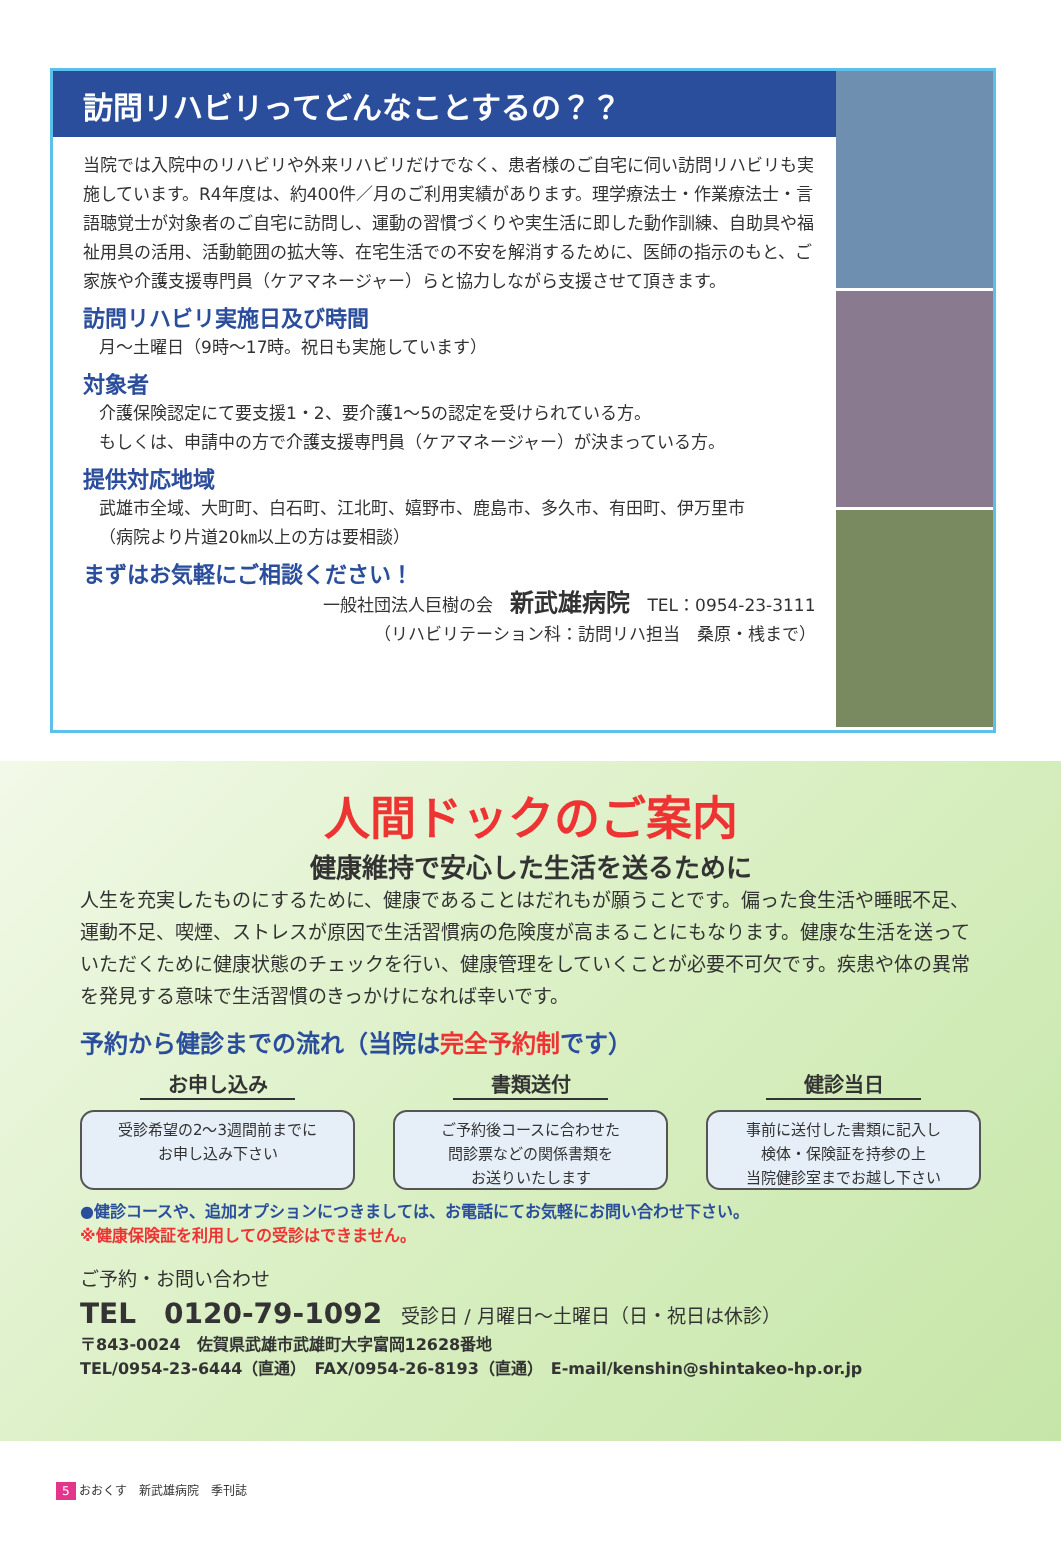訪問リハビリってどんなことするの？？
当院では入院中のリハビリや外来リハビリだけでなく、患者様のご自宅に伺い訪問リハビリも実施しています。R4年度は、約400件／月のご利用実績があります。理学療法士・作業療法士・言語聴覚士が対象者のご自宅に訪問し、運動の習慣づくりや実生活に即した動作訓練、自助具や福祉用具の活用、活動範囲の拡大等、在宅生活での不安を解消するために、医師の指示のもと、ご家族や介護支援専門員（ケアマネージャー）らと協力しながら支援させて頂きます。
訪問リハビリ実施日及び時間
月～土曜日（9時～17時。祝日も実施しています）
対象者
介護保険認定にて要支援1・2、要介護1～5の認定を受けられている方。
もしくは、申請中の方で介護支援専門員（ケアマネージャー）が決まっている方。
提供対応地域
武雄市全域、大町町、白石町、江北町、嬉野市、鹿島市、多久市、有田町、伊万里市
（病院より片道20㎞以上の方は要相談）
まずはお気軽にご相談ください！
一般社団法人巨樹の会　新武雄病院　TEL：0954-23-3111
（リハビリテーション科：訪問リハ担当　桑原・桟まで）
人間ドックのご案内
健康維持で安心した生活を送るために
人生を充実したものにするために、健康であることはだれもが願うことです。偏った食生活や睡眠不足、運動不足、喫煙、ストレスが原因で生活習慣病の危険度が高まることにもなります。健康な生活を送っていただくために健康状態のチェックを行い、健康管理をしていくことが必要不可欠です。疾患や体の異常を発見する意味で生活習慣のきっかけになれば幸いです。
予約から健診までの流れ（当院は完全予約制です）
お申し込み
受診希望の2～3週間前までに
お申し込み下さい
書類送付
ご予約後コースに合わせた
問診票などの関係書類を
お送りいたします
健診当日
事前に送付した書類に記入し
検体・保険証を持参の上
当院健診室までお越し下さい
●健診コースや、追加オプションにつきましては、お電話にてお気軽にお問い合わせ下さい。
※健康保険証を利用しての受診はできません。
ご予約・お問い合わせ
TEL　0120-79-1092　受診日 / 月曜日～土曜日（日・祝日は休診）
〒843-0024　佐賀県武雄市武雄町大字富岡12628番地
TEL/0954-23-6444（直通）　FAX/0954-26-8193（直通）　E-mail/kenshin@shintakeo-hp.or.jp
5 おおくす　新武雄病院　季刊誌